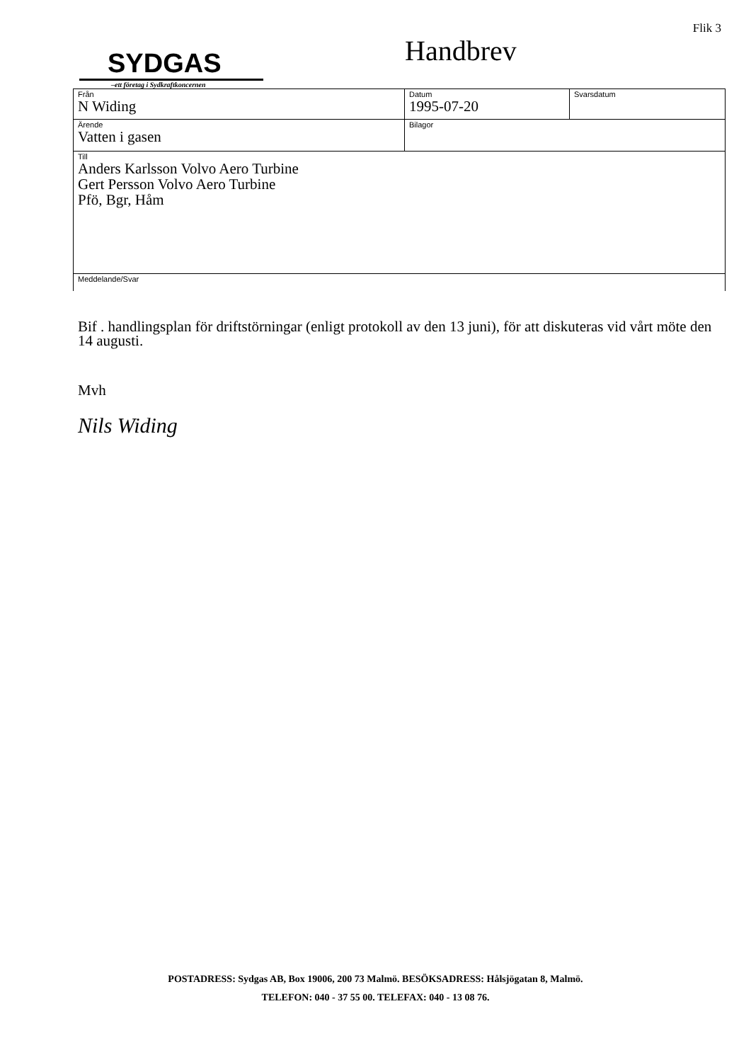Flik 3
SYDGAS
–ett företag i Sydkraftkoncernen
Handbrev
| Från N Widing | Datum 1995-07-20 | Svarsdatum |
| Ärende Vatten i gasen | Bilagor | |
| Till Anders Karlsson Volvo Aero Turbine Gert Persson Volvo Aero Turbine Pfö, Bgr, Håm | | |
| Meddelande/Svar | | |
Bif . handlingsplan för driftstörningar (enligt protokoll av den 13 juni), för att diskuteras vid vårt möte den 14 augusti.
Mvh
Nils Widing
POSTADRESS: Sydgas AB, Box 19006, 200 73 Malmö. BESÖKSADRESS: Hålsjögatan 8, Malmö.
TELEFON: 040 - 37 55 00. TELEFAX: 040 - 13 08 76.